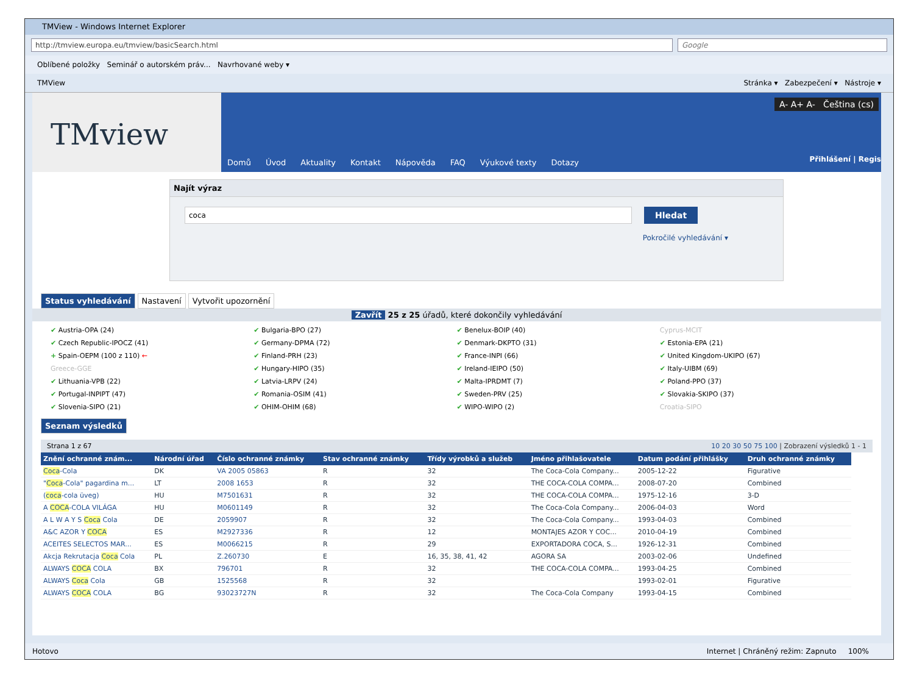TMView - Windows Internet Explorer
http://tmview.europa.eu/tmview/basicSearch.html
Google
Oblíbené položky Seminář o autorském práv... Navrhované weby ▾
TMView Stránka ▾ Zabezpečení ▾ Nástroje ▾
TMview
A- A+ A- Čeština (cs)
Domů Úvod Aktuality Kontakt Nápověda FAQ Výukové texty Dotazy
Přihlášení | Regis
Najít výraz
coca
Hledat
Pokročilé vyhledávání ▾
Status vyhledávání Nastavení Vytvořit upozornění
Zavřít 25 z 25 úřadů, které dokončily vyhledávání
✔ Austria-OPA (24)
✔ Bulgaria-BPO (27)
✔ Benelux-BOIP (40)
Cyprus-MCIT
✔ Czech Republic-IPOCZ (41)
✔ Germany-DPMA (72)
✔ Denmark-DKPTO (31)
✔ Estonia-EPA (21)
+ Spain-OEPM (100 z 110) ←
✔ Finland-PRH (23)
✔ France-INPI (66)
✔ United Kingdom-UKIPO (67)
Greece-GGE
✔ Hungary-HIPO (35)
✔ Ireland-IEIPO (50)
✔ Italy-UIBM (69)
✔ Lithuania-VPB (22)
✔ Latvia-LRPV (24)
✔ Malta-IPRDMT (7)
✔ Poland-PPO (37)
✔ Portugal-INPIPT (47)
✔ Romania-OSIM (41)
✔ Sweden-PRV (25)
✔ Slovakia-SKIPO (37)
✔ Slovenia-SIPO (21)
✔ OHIM-OHIM (68)
✔ WIPO-WIPO (2)
Croatia-SIPO
Seznam výsledků
Strana 1 z 67 10 20 30 50 75 100 | Zobrazení výsledků 1 - 1
| Znění ochranné znám... | Národní úřad | Číslo ochranné známky | Stav ochranné známky | Třídy výrobků a služeb | Jméno přihlašovatele | Datum podání přihlášky | Druh ochranné známky |
| --- | --- | --- | --- | --- | --- | --- | --- |
| Coca -Cola | DK | VA 2005 05863 | R | 32 | The Coca-Cola Company... | 2005-12-22 | Figurative |
| " Coca -Cola" pagardina m... | LT | 2008 1653 | R | 32 | THE COCA-COLA COMPA... | 2008-07-20 | Combined |
| ( coca -cola üveg) | HU | M7501631 | R | 32 | THE COCA-COLA COMPA... | 1975-12-16 | 3-D |
| A COCA -COLA VILÁGA | HU | M0601149 | R | 32 | The Coca-Cola Company... | 2006-04-03 | Word |
| A L W A Y S Coca Cola | DE | 2059907 | R | 32 | The Coca-Cola Company... | 1993-04-03 | Combined |
| A&C AZOR Y COCA | ES | M2927336 | R | 12 | MONTAJES AZOR Y COC... | 2010-04-19 | Combined |
| ACEITES SELECTOS MAR... | ES | M0066215 | R | 29 | EXPORTADORA COCA, S... | 1926-12-31 | Combined |
| Akcja Rekrutacja Coca Cola | PL | Z.260730 | E | 16, 35, 38, 41, 42 | AGORA SA | 2003-02-06 | Undefined |
| ALWAYS COCA COLA | BX | 796701 | R | 32 | THE COCA-COLA COMPA... | 1993-04-25 | Combined |
| ALWAYS Coca Cola | GB | 1525568 | R | 32 | | 1993-02-01 | Figurative |
| ALWAYS COCA COLA | BG | 93023727N | R | 32 | The Coca-Cola Company | 1993-04-15 | Combined |
Hotovo Internet | Chráněný režim: Zapnuto 100%